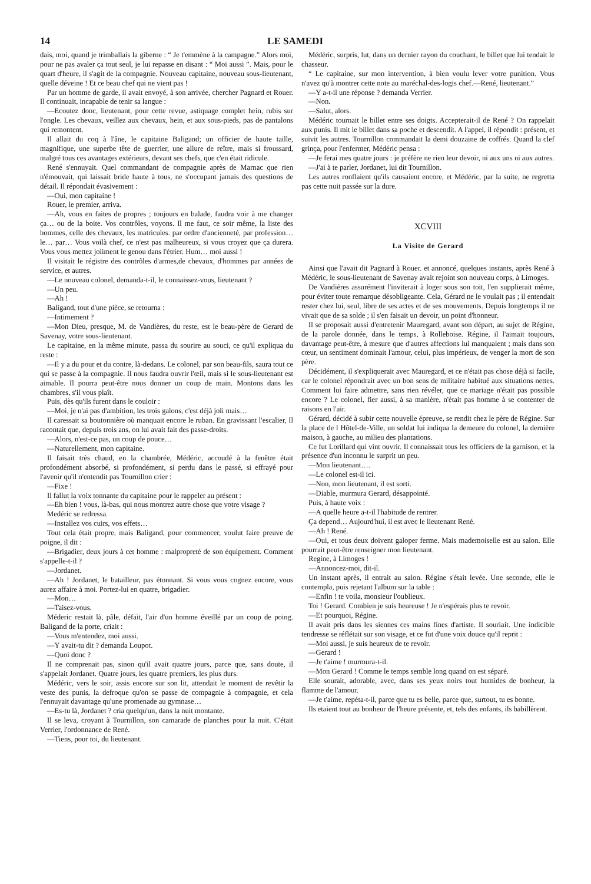14 LE SAMEDI
dais, moi, quand je trimballais la giberne : “ Je t'emmène à la campagne.” Alors moi, pour ne pas avaler ça tout seul, je lui repasse en disant : “ Moi aussi ”. Mais, pour le quart d'heure, il s'agit de la compagnie. Nouveau capitaine, nouveau sous-lieutenant, quelle déveine ! Et ce beau chef qui ne vient pas !
Par un homme de garde, il avait envoyé, à son arrivée, chercher Pagnard et Rouer. Il continuait, incapable de tenir sa langue :
—Ecoutez donc, lieutenant, pour cette revue, astiquage complet hein, rubis sur l'ongle. Les chevaux, veillez aux chevaux, hein, et aux sous-pieds, pas de pantalons qui remontent.
Il allait du coq à l'âne, le capitaine Baligand; un officier de haute taille, magnifique, une superbe tête de guerrier, une allure de reître, mais si froussard, malgré tous ces avantages extérieurs, devant ses chefs, que c'en était ridicule.
René s'ennuyait. Quel commandant de compagnie après de Marnac que rien n'émouvait, qui laissait bride haute à tous, ne s'occupant jamais des questions de détail. Il répondait évasivement :
—Oui, mon capitaine !
Rouer, le premier, arriva.
—Ah, vous en faites de propres ; toujours en balade, faudra voir à me changer ça… ou de la boite. Vos contrôles, voyons. Il me faut, ce soir même, la liste des hommes, celle des chevaux, les matricules. par ordre d'ancienneté, par profession… le… par… Vous voilà chef, ce n'est pas malheureux, si vous croyez que ça durera. Vous vous mettez joliment le genou dans l'étrier. Hum… moi aussi !
Il visitait le régistre des contrôles d'armes,de chevaux, d'hommes par années de service, et autres.
—Le nouveau colonel, demanda-t-il, le connaissez-vous, lieutenant ?
—Un peu.
—Ah !
Baligand, tout d'une pièce, se retourna :
—Intimement ?
—Mon Dieu, presque, M. de Vandières, du reste, est le beau-père de Gerard de Savenay, votre sous-lieutenant.
Le capitaine, en la même minute, passa du sourire au souci, ce qu'il expliqua du reste :
—Il y a du pour et du contre, là-dedans. Le colonel, par son beau-fils, saura tout ce qui se passe à la compagnie. Il nous faudra ouvrir l'œil, mais si le sous-lieutenant est aimable. Il pourra peut-être nous donner un coup de main. Montons dans les chambres, s'il vous plaît.
Puis, dès qu'ils furent dans le couloir :
—Moi, je n'ai pas d'ambition, les trois galons, c'est déjà joli mais…
Il caressait sa boutonnière où manquait encore le ruban. En gravissant l'escalier, Il racontait que, depuis trois ans, on lui avait fait des passe-droits.
—Alors, n'est-ce pas, un coup de pouce…
—Naturellement, mon capitaine.
Il faisait très chaud, en la chambrée, Médéric, accoudé à la fenêtre était profondément absorbé, si profondément, si perdu dans le passé, si effrayé pour l'avenir qu'il n'entendit pas Tournillon crier :
—Fixe !
Il fallut la voix tonnante du capitaine pour le rappeler au présent :
—Eh bien ! vous, là-bas, qui nous montrez autre chose que votre visage ?
Medéric se redressa.
—Installez vos cuirs, vos effets…
Tout cela était propre, mais Baligand, pour commencer, voulut faire preuve de poigne, il dit :
—Brigadier, deux jours à cet homme : malpropreté de son équipement. Comment s'appelle-t-il ?
—Jordanet.
—Ah ! Jordanet, le batailleur, pas étonnant. Si vous vous cognez encore, vous aurez affaire à moi. Portez-lui en quatre, brigadier.
—Mon…
—Taisez-vous.
Méderic restait là, pâle, défait, l'air d'un homme éveillé par un coup de poing. Baligand de la porte, criait :
—Vous m'entendez, moi aussi.
—Y avait-tu dit ? demanda Loupot.
—Quoi donc ?
Il ne comprenait pas, sinon qu'il avait quatre jours, parce que, sans doute, il s'appelait Jordanet. Quatre jours, les quatre premiers, les plus durs.
Médéric, vers le soir, assis encore sur son lit, attendait le moment de revêtir la veste des punis, la defroque qu'on se passe de compagnie à compagnie, et cela l'ennuyait davantage qu'une promenade au gymnase…
—Es-tu là, Jordanet ? cria quelqu'un, dans la nuit montante.
Il se leva, croyant à Tournillon, son camarade de planches pour la nuit. C'était Verrier, l'ordonnance de René.
—Tiens, pour toi, du lieutenant.
Médéric, surpris, lut, dans un dernier rayon du couchant, le billet que lui tendait le chasseur.
“ Le capitaine, sur mon intervention, à bien voulu lever votre punition. Vous n'avez qu'à montrer cette note au maréchal-des-logis chef.—René, lieutenant.”
—Y a-t-il une réponse ? demanda Verrier.
—Non.
—Salut, alors.
Médéric tournait le billet entre ses doigts. Accepterait-il de René ? On rappelait aux punis. Il mit le billet dans sa poche et descendit. A l'appel, il répondit : présent, et suivit les autres. Tournillon commandait la demi douzaine de coffrés. Quand la clef grinça, pour l'enfermer, Médéric pensa :
—Je ferai mes quatre jours : je préfère ne rien leur devoir, ni aux uns ni aux autres.
—J'ai à te parler, Jordanet, lui dit Tournillon.
Les autres ronflaient qu'ils causaient encore, et Médéric, par la suite, ne regretta pas cette nuit passée sur la dure.
XCVIII
La Visite de Gerard
Ainsi que l'avait dit Pagnard à Rouer. et annoncé, quelques instants, après René à Médéric, le sous-lieutenant de Savenay avait rejoint son nouveau corps, à Limoges.
De Vandières assurément l'inviterait à loger sous son toit, l'en supplierait même, pour éviter toute remarque désobligeante. Cela, Gérard ne le voulait pas ; il entendait rester chez lui, seul, libre de ses actes et de ses mouvements. Depuis longtemps il ne vivait que de sa solde ; il s'en faisait un devoir, un point d'honneur.
Il se proposait aussi d'entretenir Mauregard, avant son départ, au sujet de Régine, de la parole donnée, dans le temps, à Rolleboise. Régine, il l'aimait toujours, davantage peut-être, à mesure que d'autres affections lui manquaient ; mais dans son cœur, un sentiment dominait l'amour, celui, plus impérieux, de venger la mort de son père.
Décidément, il s'expliquerait avec Mauregard, et ce n'était pas chose déjà si facile, car le colonel répondrait avec un bon sens de militaire habitué aux situations nettes. Comment lui faire admettre, sans rien révéler, que ce mariage n'était pas possible encore ? Le colonel, fier aussi, à sa manière, n'était pas homme à se contenter de raisons en l'air.
Gérard, décidé à subir cette nouvelle épreuve, se rendit chez le père de Régine. Sur la place de l Hôtel-de-Ville, un soldat lui indiqua la demeure du colonel, la dernière maison, à gauche, au milieu des plantations.
Ce fut Lorillard qui vint ouvrir. Il connaissait tous les officiers de la garnison, et la présence d'un inconnu le surprit un peu.
—Mon lieutenant….
—Le colonel est-il ici.
—Non, mon lieutenant, il est sorti.
—Diable, murmura Gerard, désappointé.
Puis, à haute voix :
—A quelle heure a-t-il l'habitude de rentrer.
Ça depend… Aujourd'hui, il est avec le lieutenant René.
—Ah ! René.
—Oui, et tous deux doivent galoper ferme. Mais mademoiselle est au salon. Elle pourrait peut-être renseigner mon lieutenant.
Regine, à Limoges !
—Annoncez-moi, dit-il.
Un instant après, il entrait au salon. Régine s'était levée. Une seconde, elle le contempla, puis rejetant l'album sur la table :
—Enfin ! te voila, monsieur l'oublieux.
Toi ! Gerard. Combien je suis heureuse ! Je n'espérais plus te revoir.
—Et pourquoi, Régine.
Il avait pris dans les siennes ces mains fines d'artiste. Il souriait. Une indicible tendresse se réflétait sur son visage, et ce fut d'une voix douce qu'il reprit :
—Moi aussi, je suis heureux de te revoir.
—Gerard !
—Je t'aime ! murmura-t-il.
—Mon Gerard ! Comme le temps semble long quand on est séparé.
Elle sourait, adorable, avec, dans ses yeux noirs tout humides de bonheur, la flamme de l'amour.
—Je t'aime, repéta-t-il, parce que tu es belle, parce que, surtout, tu es bonne.
Ils etaient tout au bonheur de l'heure présente, et, tels des enfants, ils babillèrent.